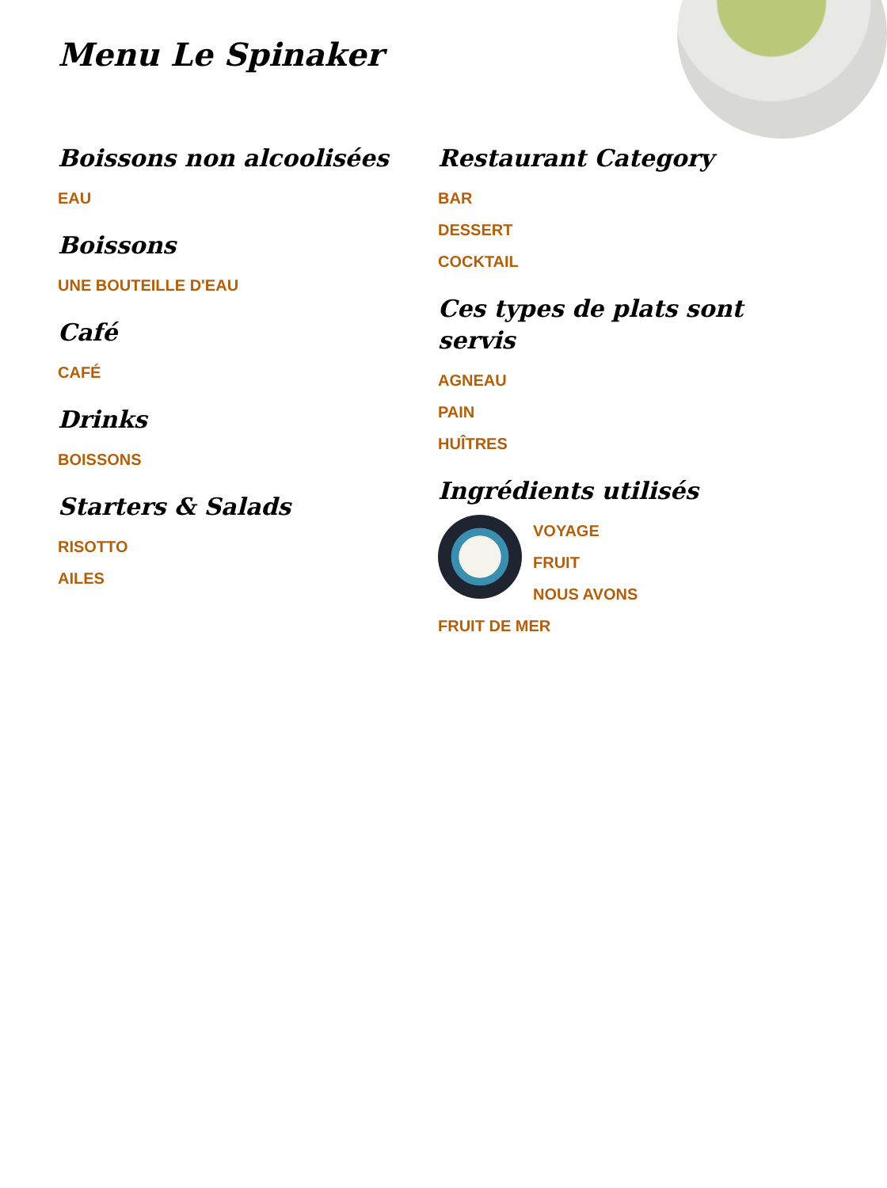Menu Le Spinaker
Boissons non alcoolisées
EAU
Boissons
UNE BOUTEILLE D'EAU
Café
CAFÉ
Drinks
BOISSONS
Starters & Salads
RISOTTO
AILES
Restaurant Category
BAR
DESSERT
COCKTAIL
Ces types de plats sont servis
AGNEAU
PAIN
HUÎTRES
Ingrédients utilisés
VOYAGE
FRUIT
NOUS AVONS
FRUIT DE MER